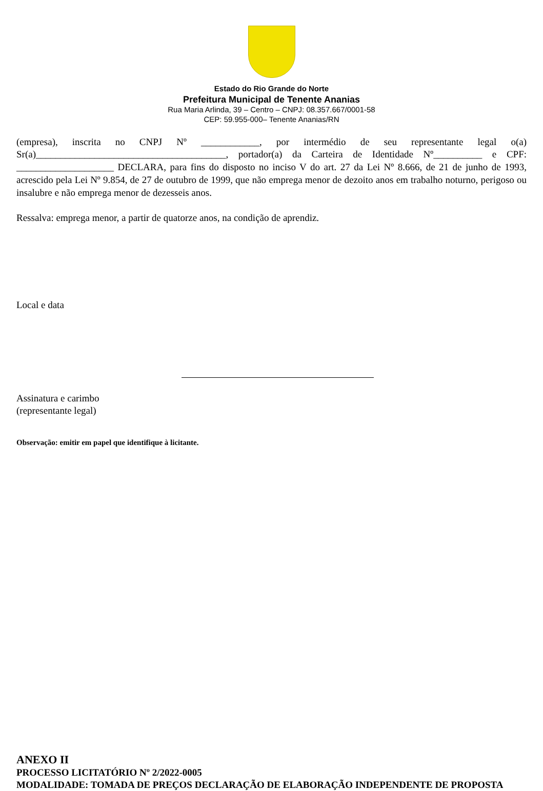Estado do Rio Grande do Norte
Prefeitura Municipal de Tenente Ananias
Rua Maria Arlinda, 39 – Centro – CNPJ: 08.357.667/0001-58
CEP: 59.955-000– Tenente Ananias/RN
(empresa), inscrita no CNPJ Nº ____________, por intermédio de seu representante legal o(a) Sr(a)_______________________________________, portador(a) da Carteira de Identidade Nº__________ e CPF: ____________________ DECLARA, para fins do disposto no inciso V do art. 27 da Lei Nº 8.666, de 21 de junho de 1993, acrescido pela Lei Nº 9.854, de 27 de outubro de 1999, que não emprega menor de dezoito anos em trabalho noturno, perigoso ou insalubre e não emprega menor de dezesseis anos.
Ressalva: emprega menor, a partir de quatorze anos, na condição de aprendiz.
Local e data
Assinatura e carimbo
(representante legal)
Observação: emitir em papel que identifique à licitante.
ANEXO II
PROCESSO LICITATÓRIO Nº 2/2022-0005
MODALIDADE: TOMADA DE PREÇOS DECLARAÇÃO DE ELABORAÇÃO INDEPENDENTE DE PROPOSTA